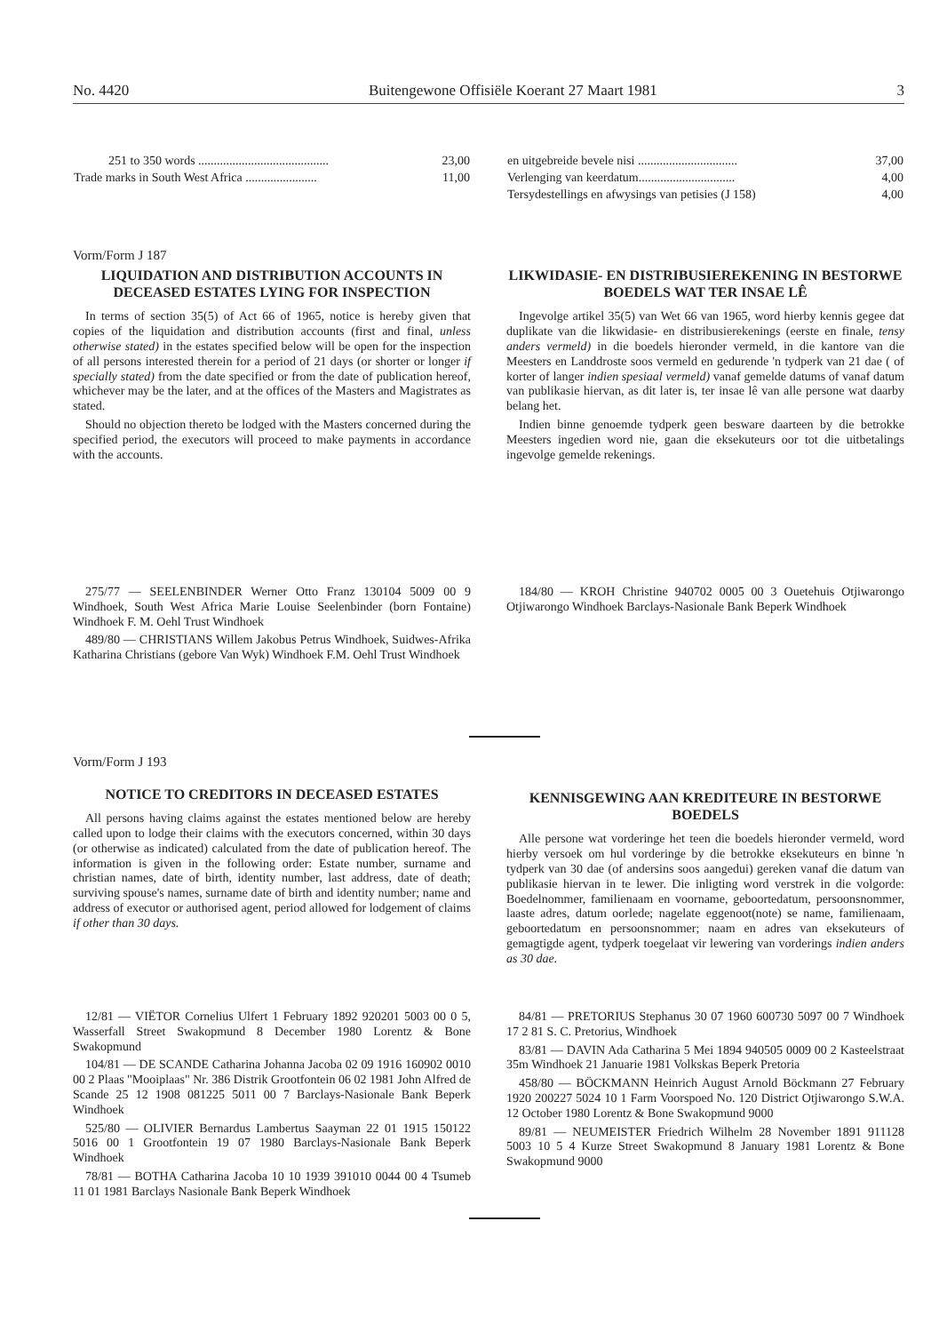No. 4420 Buitengewone Offisiële Koerant 27 Maart 1981 3
| 251 to 350 words .......................................... | 23,00 |
| Trade marks in South West Africa ....................... | 11,00 |
| en uitgebreide bevele nisi ................................ | 37,00 |
| Verlenging van keerdatum............................... | 4,00 |
| Tersydestellings en afwysings van petisies (J 158) | 4,00 |
Vorm/Form J 187
LIQUIDATION AND DISTRIBUTION ACCOUNTS IN DECEASED ESTATES LYING FOR INSPECTION
In terms of section 35(5) of Act 66 of 1965, notice is hereby given that copies of the liquidation and distribution accounts (first and final, unless otherwise stated) in the estates specified below will be open for the inspection of all persons interested therein for a period of 21 days (or shorter or longer if specially stated) from the date specified or from the date of publication hereof, whichever may be the later, and at the offices of the Masters and Magistrates as stated.
Should no objection thereto be lodged with the Masters concerned during the specified period, the executors will proceed to make payments in accordance with the accounts.
LIKWIDASIE- EN DISTRIBUSIEREKENING IN BESTORWE BOEDELS WAT TER INSAE LÊ
Ingevolge artikel 35(5) van Wet 66 van 1965, word hierby kennis gegee dat duplikate van die likwidasie- en distribusierekenings (eerste en finale, tensy anders vermeld) in die boedels hieronder vermeld, in die kantore van die Meesters en Landdroste soos vermeld en gedurende 'n tydperk van 21 dae ( of korter of langer indien spesiaal vermeld) vanaf gemelde datums of vanaf datum van publikasie hiervan, as dit later is, ter insae lê van alle persone wat daarby belang het.
Indien binne genoemde tydperk geen besware daarteen by die betrokke Meesters ingedien word nie, gaan die eksekuteurs oor tot die uitbetalings ingevolge gemelde rekenings.
275/77 — SEELENBINDER Werner Otto Franz 130104 5009 00 9 Windhoek, South West Africa Marie Louise Seelenbinder (born Fontaine) Windhoek F. M. Oehl Trust Windhoek
489/80 — CHRISTIANS Willem Jakobus Petrus Windhoek, Suidwes-Afrika Katharina Christians (gebore Van Wyk) Windhoek F.M. Oehl Trust Windhoek
184/80 — KROH Christine 940702 0005 00 3 Ouetehuis Otjiwarongo Otjiwarongo Windhoek Barclays-Nasionale Bank Beperk Windhoek
Vorm/Form J 193
NOTICE TO CREDITORS IN DECEASED ESTATES
All persons having claims against the estates mentioned below are hereby called upon to lodge their claims with the executors concerned, within 30 days (or otherwise as indicated) calculated from the date of publication hereof. The information is given in the following order: Estate number, surname and christian names, date of birth, identity number, last address, date of death; surviving spouse's names, surname date of birth and identity number; name and address of executor or authorised agent, period allowed for lodgement of claims if other than 30 days.
KENNISGEWING AAN KREDITEURE IN BESTORWE BOEDELS
Alle persone wat vorderinge het teen die boedels hieronder vermeld, word hierby versoek om hul vorderinge by die betrokke eksekuteurs en binne 'n tydperk van 30 dae (of andersins soos aangedui) gereken vanaf die datum van publikasie hiervan in te lewer. Die inligting word verstrek in die volgorde: Boedelnommer, familienaam en voorname, geboortedatum, persoonsnommer, laaste adres, datum oorlede; nagelate eggenoot(note) se name, familienaam, geboortedatum en persoonsnommer; naam en adres van eksekuteurs of gemagtigde agent, tydperk toegelaat vir lewering van vorderings indien anders as 30 dae.
12/81 — VIËTOR Cornelius Ulfert 1 February 1892 920201 5003 00 0 5, Wasserfall Street Swakopmund 8 December 1980 Lorentz & Bone Swakopmund
104/81 — DE SCANDE Catharina Johanna Jacoba 02 09 1916 160902 0010 00 2 Plaas "Mooiplaas" Nr. 386 Distrik Grootfontein 06 02 1981 John Alfred de Scande 25 12 1908 081225 5011 00 7 Barclays-Nasionale Bank Beperk Windhoek
525/80 — OLIVIER Bernardus Lambertus Saayman 22 01 1915 150122 5016 00 1 Grootfontein 19 07 1980 Barclays-Nasionale Bank Beperk Windhoek
78/81 — BOTHA Catharina Jacoba 10 10 1939 391010 0044 00 4 Tsumeb 11 01 1981 Barclays Nasionale Bank Beperk Windhoek
84/81 — PRETORIUS Stephanus 30 07 1960 600730 5097 00 7 Windhoek 17 2 81 S. C. Pretorius, Windhoek
83/81 — DAVIN Ada Catharina 5 Mei 1894 940505 0009 00 2 Kasteelstraat 35m Windhoek 21 Januarie 1981 Volkskas Beperk Pretoria
458/80 — BÖCKMANN Heinrich August Arnold Böckmann 27 February 1920 200227 5024 10 1 Farm Voorspoed No. 120 District Otjiwarongo S.W.A. 12 October 1980 Lorentz & Bone Swakopmund 9000
89/81 — NEUMEISTER Friedrich Wilhelm 28 November 1891 911128 5003 10 5 4 Kurze Street Swakopmund 8 January 1981 Lorentz & Bone Swakopmund 9000